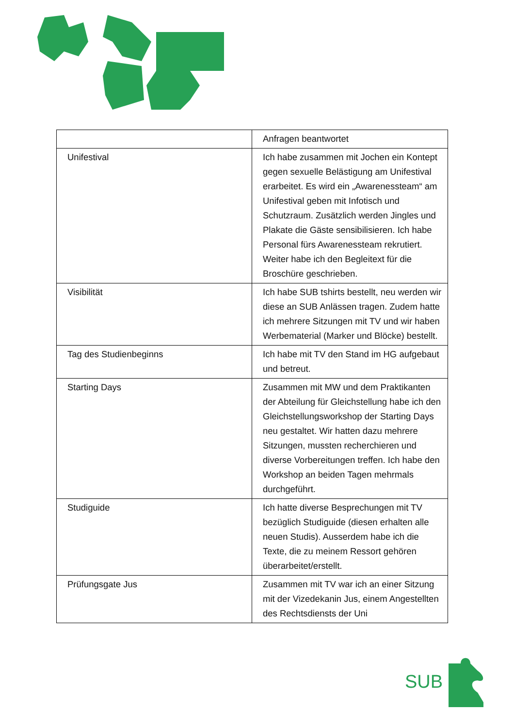| | Anfragen beantwortet |
| Unifestival | Ich habe zusammen mit Jochen ein Kontept gegen sexuelle Belästigung am Unifestival erarbeitet. Es wird ein „Awarenessteam“ am Unifestival geben mit Infotisch und Schutzraum. Zusätzlich werden Jingles und Plakate die Gäste sensibilisieren. Ich habe Personal fürs Awarenessteam rekrutiert. Weiter habe ich den Begleitext für die Broschüre geschrieben. |
| Visibilität | Ich habe SUB tshirts bestellt, neu werden wir diese an SUB Anlässen tragen. Zudem hatte ich mehrere Sitzungen mit TV und wir haben Werbematerial (Marker und Blöcke) bestellt. |
| Tag des Studienbeginns | Ich habe mit TV den Stand im HG aufgebaut und betreut. |
| Starting Days | Zusammen mit MW und dem Praktikanten der Abteilung für Gleichstellung habe ich den Gleichstellungsworkshop der Starting Days neu gestaltet. Wir hatten dazu mehrere Sitzungen, mussten recherchieren und diverse Vorbereitungen treffen. Ich habe den Workshop an beiden Tagen mehrmals durchgeführt. |
| Studiguide | Ich hatte diverse Besprechungen mit TV bezüglich Studiguide (diesen erhalten alle neuen Studis). Ausserdem habe ich die Texte, die zu meinem Ressort gehören überarbeitet/erstellt. |
| Prüfungsgate Jus | Zusammen mit TV war ich an einer Sitzung mit der Vizedekanin Jus, einem Angestellten des Rechtsdiensts der Uni |
SUB